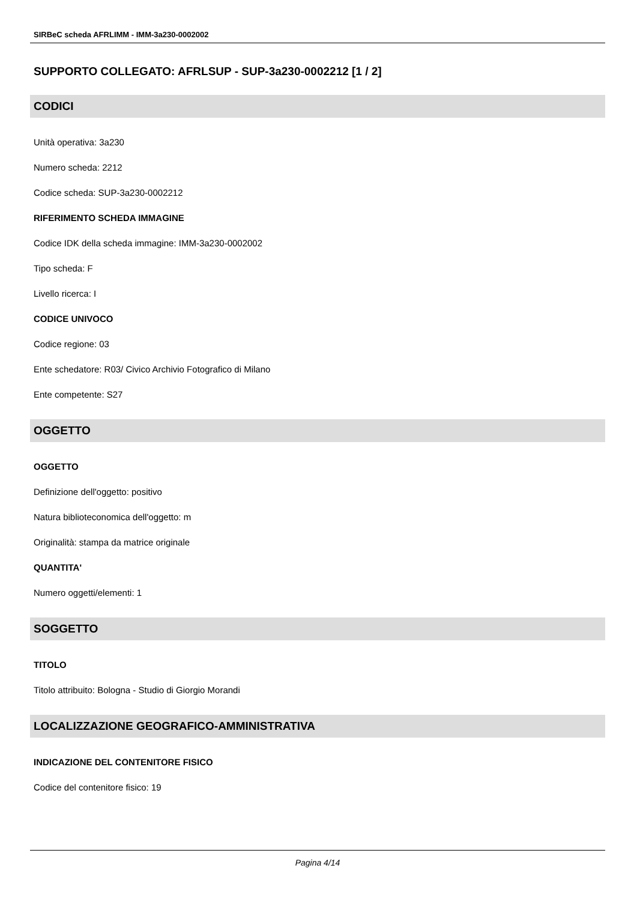SIRBeC scheda AFRLIMM - IMM-3a230-0002002
SUPPORTO COLLEGATO: AFRLSUP - SUP-3a230-0002212 [1 / 2]
CODICI
Unità operativa: 3a230
Numero scheda: 2212
Codice scheda: SUP-3a230-0002212
RIFERIMENTO SCHEDA IMMAGINE
Codice IDK della scheda immagine: IMM-3a230-0002002
Tipo scheda: F
Livello ricerca: I
CODICE UNIVOCO
Codice regione: 03
Ente schedatore: R03/ Civico Archivio Fotografico di Milano
Ente competente: S27
OGGETTO
OGGETTO
Definizione dell'oggetto: positivo
Natura biblioteconomica dell'oggetto: m
Originalità: stampa da matrice originale
QUANTITA'
Numero oggetti/elementi: 1
SOGGETTO
TITOLO
Titolo attribuito: Bologna - Studio di Giorgio Morandi
LOCALIZZAZIONE GEOGRAFICO-AMMINISTRATIVA
INDICAZIONE DEL CONTENITORE FISICO
Codice del contenitore fisico: 19
Pagina 4/14